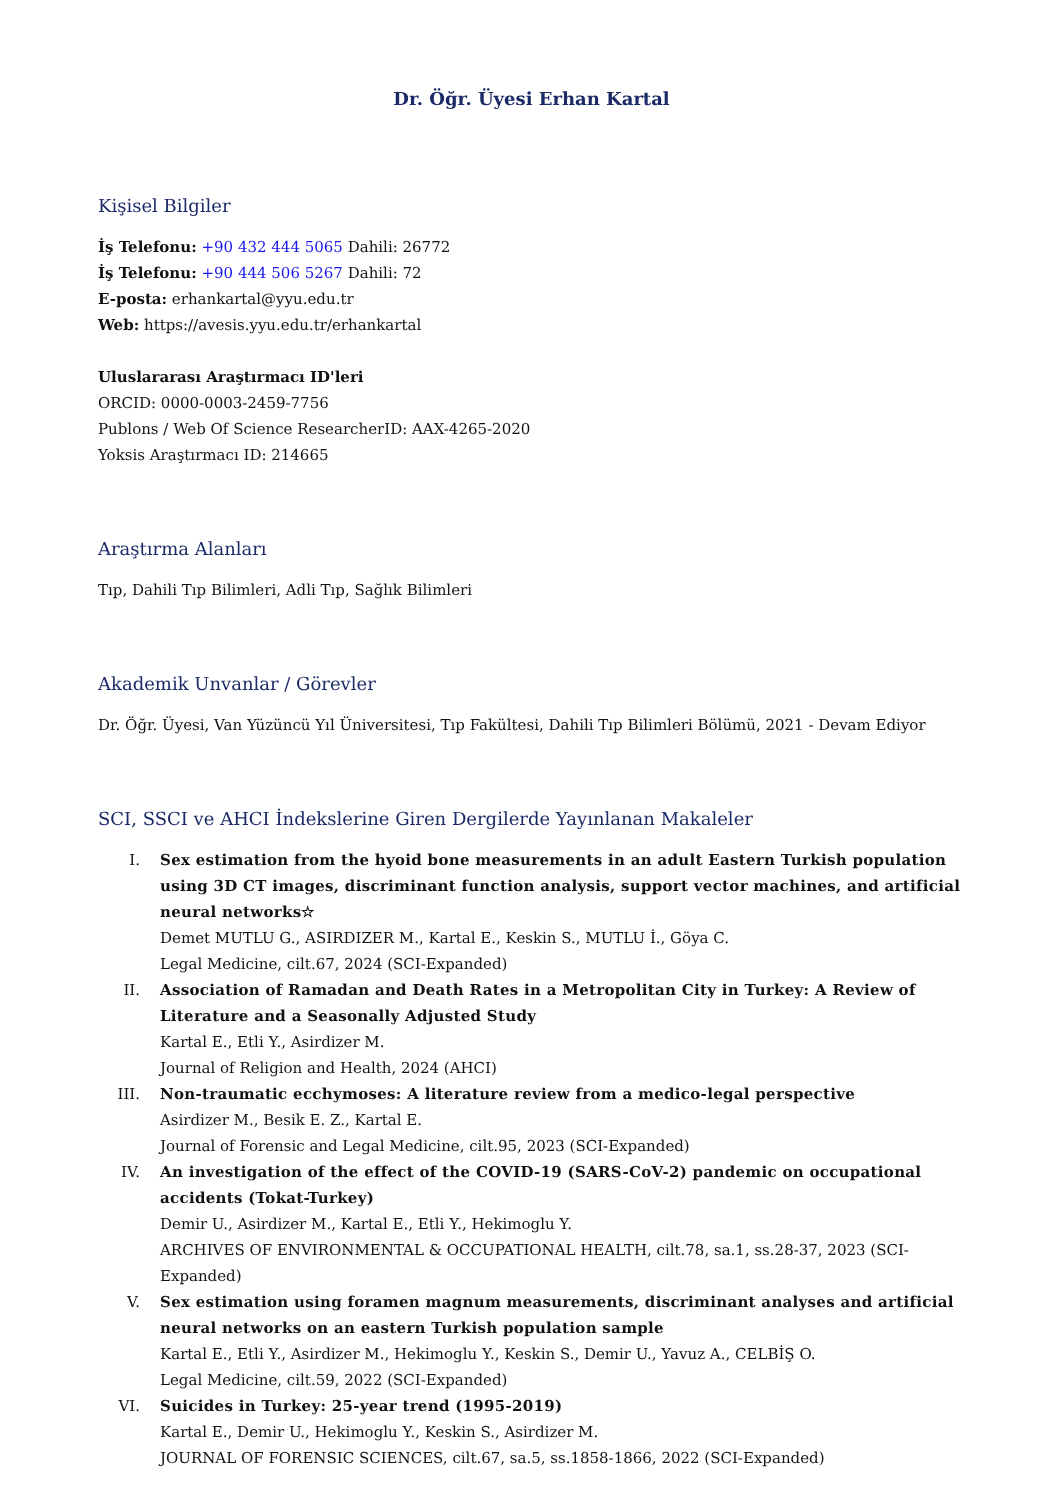Dr. Öğr. Üyesi Erhan Kartal
Kişisel Bilgiler
İş Telefonu: +90 432 444 5065 Dahili: 26772
İş Telefonu: +90 444 506 5267 Dahili: 72
E-posta: erhankartal@yyu.edu.tr
Web: https://avesis.yyu.edu.tr/erhankartal
Uluslararası Araştırmacı ID'leri
ORCID: 0000-0003-2459-7756
Publons / Web Of Science ResearcherID: AAX-4265-2020
Yoksis Araştırmacı ID: 214665
Araştırma Alanları
Tıp, Dahili Tıp Bilimleri, Adli Tıp, Sağlık Bilimleri
Akademik Unvanlar / Görevler
Dr. Öğr. Üyesi, Van Yüzüncü Yıl Üniversitesi, Tıp Fakültesi, Dahili Tıp Bilimleri Bölümü, 2021 - Devam Ediyor
SCI, SSCI ve AHCI İndekslerine Giren Dergilerde Yayınlanan Makaleler
I. Sex estimation from the hyoid bone measurements in an adult Eastern Turkish population using 3D CT images, discriminant function analysis, support vector machines, and artificial neural networks☆
Demet MUTLU G., ASIRDIZER M., Kartal E., Keskin S., MUTLU İ., Göya C.
Legal Medicine, cilt.67, 2024 (SCI-Expanded)
II. Association of Ramadan and Death Rates in a Metropolitan City in Turkey: A Review of Literature and a Seasonally Adjusted Study
Kartal E., Etli Y., Asirdizer M.
Journal of Religion and Health, 2024 (AHCI)
III. Non-traumatic ecchymoses: A literature review from a medico-legal perspective
Asirdizer M., Besik E. Z., Kartal E.
Journal of Forensic and Legal Medicine, cilt.95, 2023 (SCI-Expanded)
IV. An investigation of the effect of the COVID-19 (SARS-CoV-2) pandemic on occupational accidents (Tokat-Turkey)
Demir U., Asirdizer M., Kartal E., Etli Y., Hekimoglu Y.
ARCHIVES OF ENVIRONMENTAL & OCCUPATIONAL HEALTH, cilt.78, sa.1, ss.28-37, 2023 (SCI-Expanded)
V. Sex estimation using foramen magnum measurements, discriminant analyses and artificial neural networks on an eastern Turkish population sample
Kartal E., Etli Y., Asirdizer M., Hekimoglu Y., Keskin S., Demir U., Yavuz A., CELBİŞ O.
Legal Medicine, cilt.59, 2022 (SCI-Expanded)
VI. Suicides in Turkey: 25-year trend (1995-2019)
Kartal E., Demir U., Hekimoglu Y., Keskin S., Asirdizer M.
JOURNAL OF FORENSIC SCIENCES, cilt.67, sa.5, ss.1858-1866, 2022 (SCI-Expanded)